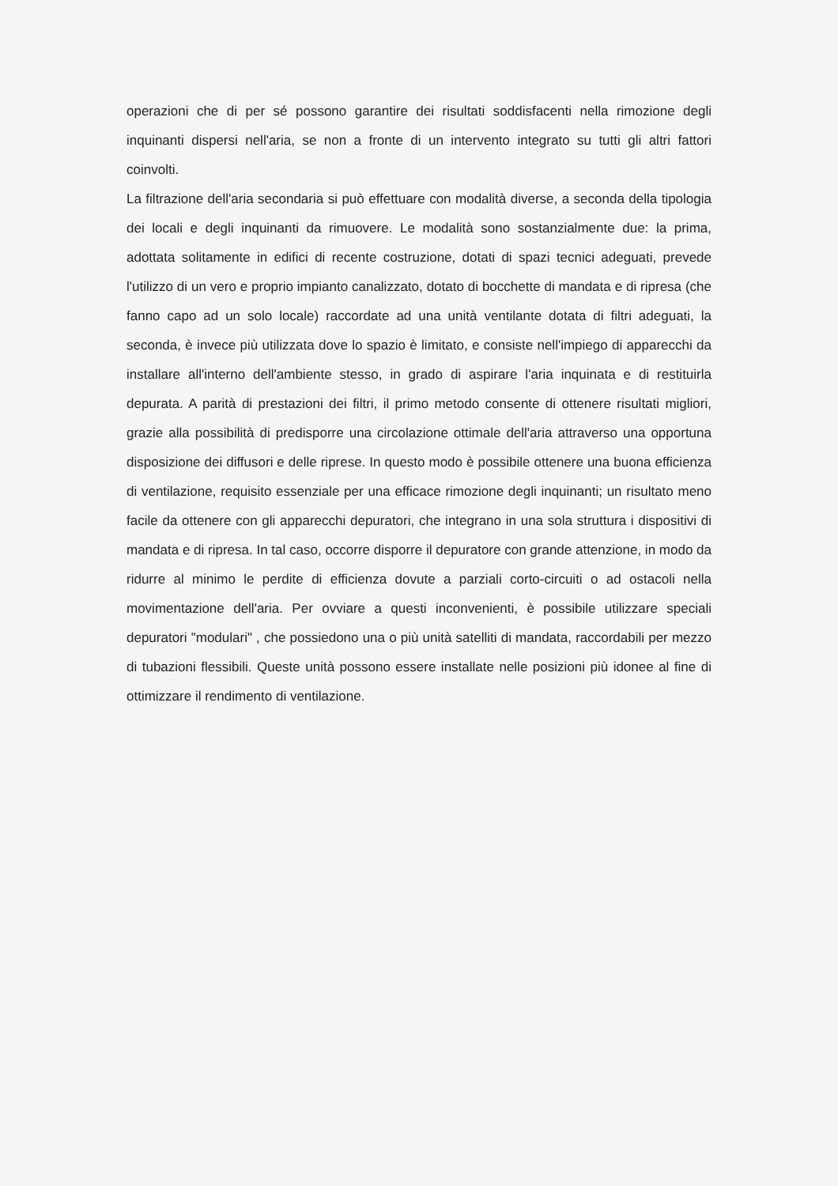operazioni che di per sé possono garantire dei risultati soddisfacenti nella rimozione degli inquinanti dispersi nell'aria, se non a fronte di un intervento integrato su tutti gli altri fattori coinvolti.
La filtrazione dell'aria secondaria si può effettuare con modalità diverse, a seconda della tipologia dei locali e degli inquinanti da rimuovere. Le modalità sono sostanzialmente due: la prima, adottata solitamente in edifici di recente costruzione, dotati di spazi tecnici adeguati, prevede l'utilizzo di un vero e proprio impianto canalizzato, dotato di bocchette di mandata e di ripresa (che fanno capo ad un solo locale) raccordate ad una unità ventilante dotata di filtri adeguati, la seconda, è invece più utilizzata dove lo spazio è limitato, e consiste nell'impiego di apparecchi da installare all'interno dell'ambiente stesso, in grado di aspirare l'aria inquinata e di restituirla depurata. A parità di prestazioni dei filtri, il primo metodo consente di ottenere risultati migliori, grazie alla possibilità di predisporre una circolazione ottimale dell'aria attraverso una opportuna disposizione dei diffusori e delle riprese. In questo modo è possibile ottenere una buona efficienza di ventilazione, requisito essenziale per una efficace rimozione degli inquinanti; un risultato meno facile da ottenere con gli apparecchi depuratori, che integrano in una sola struttura i dispositivi di mandata e di ripresa. In tal caso, occorre disporre il depuratore con grande attenzione, in modo da ridurre al minimo le perdite di efficienza dovute a parziali corto-circuiti o ad ostacoli nella movimentazione dell'aria. Per ovviare a questi inconvenienti, è possibile utilizzare speciali depuratori "modulari" , che possiedono una o più unità satelliti di mandata, raccordabili per mezzo di tubazioni flessibili. Queste unità possono essere installate nelle posizioni più idonee al fine di ottimizzare il rendimento di ventilazione.